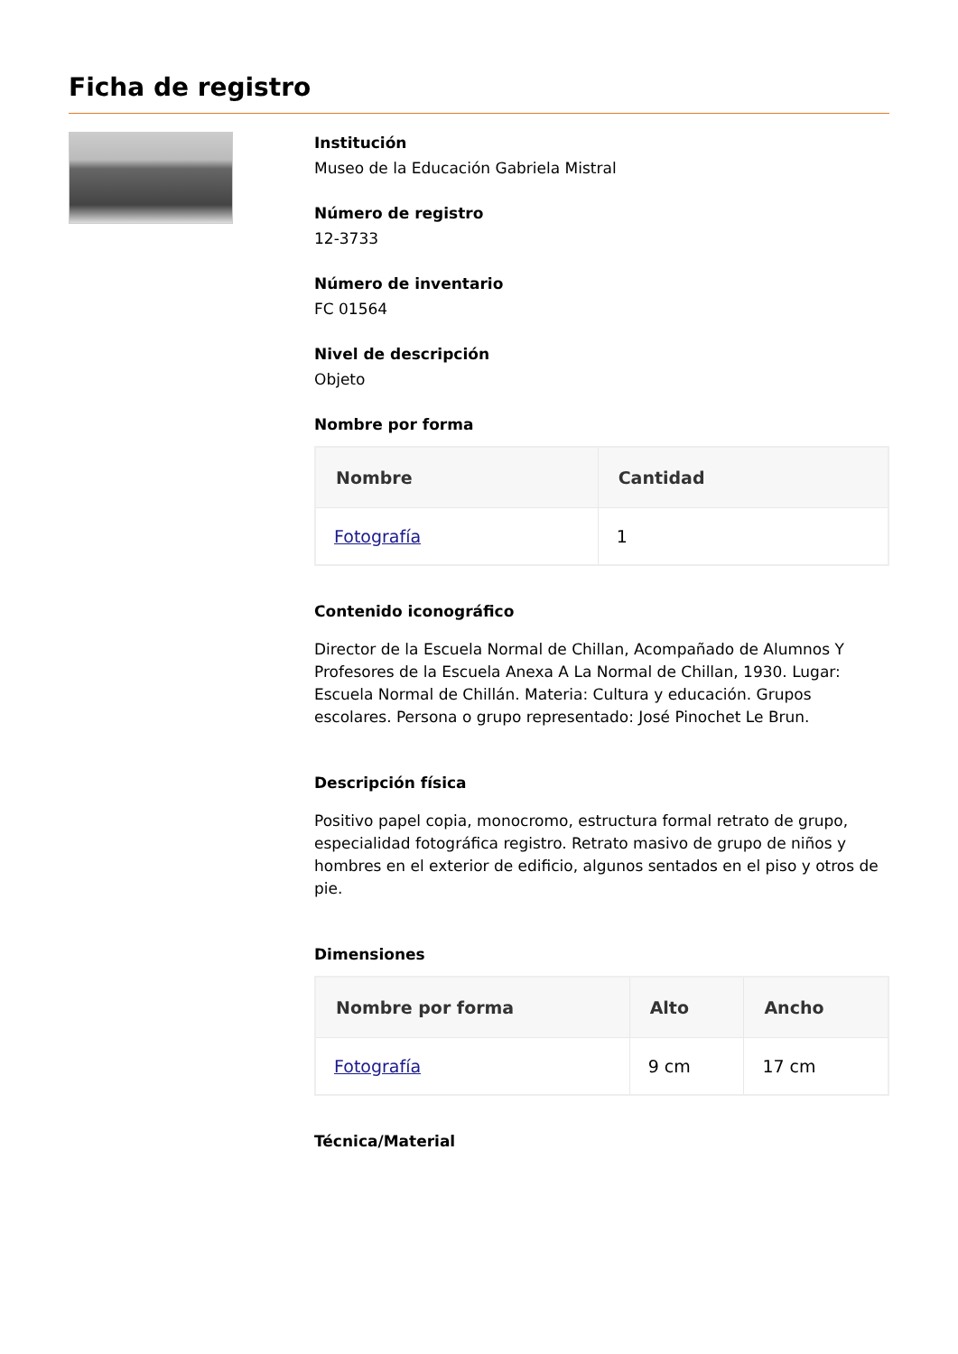Ficha de registro
Institución
Museo de la Educación Gabriela Mistral
Número de registro
12-3733
Número de inventario
FC 01564
Nivel de descripción
Objeto
Nombre por forma
| Nombre | Cantidad |
| --- | --- |
| Fotografía | 1 |
Contenido iconográfico
Director de la Escuela Normal de Chillan, Acompañado de Alumnos Y Profesores de la Escuela Anexa A La Normal de Chillan, 1930. Lugar: Escuela Normal de Chillán. Materia: Cultura y educación. Grupos escolares. Persona o grupo representado: José Pinochet Le Brun.
Descripción física
Positivo papel copia, monocromo, estructura formal retrato de grupo, especialidad fotográfica registro. Retrato masivo de grupo de niños y hombres en el exterior de edificio, algunos sentados en el piso y otros de pie.
Dimensiones
| Nombre por forma | Alto | Ancho |
| --- | --- | --- |
| Fotografía | 9 cm | 17 cm |
Técnica/Material